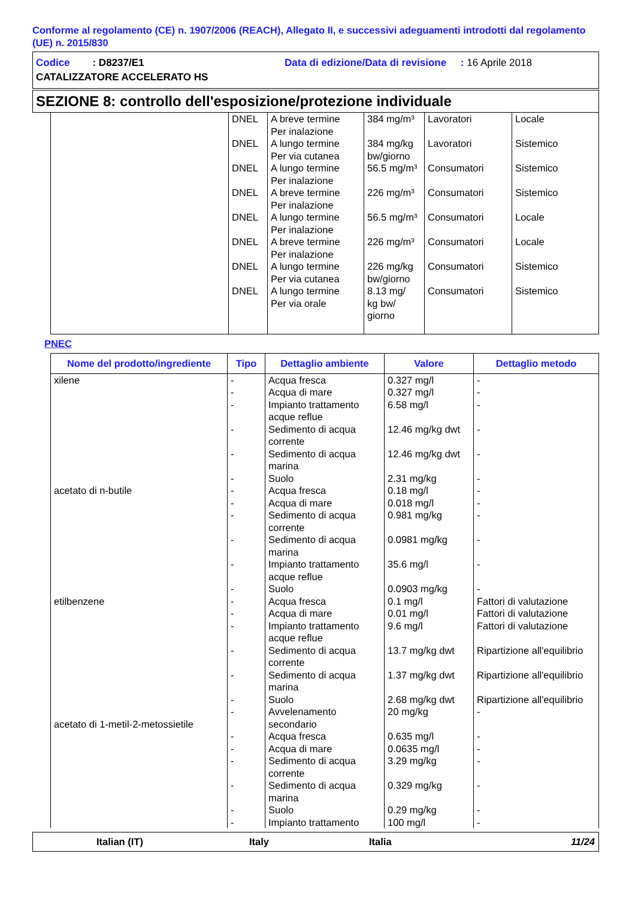Conforme al regolamento (CE) n. 1907/2006 (REACH), Allegato II, e successivi adeguamenti introdotti dal regolamento (UE) n. 2015/830
Codice : D8237/E1 Data di edizione/Data di revisione : 16 Aprile 2018
CATALIZZATORE ACCELERATO HS
SEZIONE 8: controllo dell'esposizione/protezione individuale
| | DNEL DNEL DNEL DNEL DNEL DNEL DNEL DNEL | A breve termine Per inalazione A lungo termine Per via cutanea A lungo termine Per inalazione A breve termine Per inalazione A lungo termine Per inalazione A breve termine Per inalazione A lungo termine Per via cutanea A lungo termine Per via orale | 384 mg/m³ 384 mg/kg bw/giorno 56.5 mg/m³ 226 mg/m³ 56.5 mg/m³ 226 mg/m³ 226 mg/kg bw/giorno 8.13 mg/ kg bw/ giorno | Lavoratori Lavoratori Consumatori Consumatori Consumatori Consumatori Consumatori Consumatori | Locale Sistemico Sistemico Sistemico Locale Locale Sistemico Sistemico |
PNEC
| Nome del prodotto/ingrediente | Tipo | Dettaglio ambiente | Valore | Dettaglio metodo |
| --- | --- | --- | --- | --- |
| xilene acetato di n-butile etilbenzene acetato di 1-metil-2-metossietile | - - - - - - - - - - - - - - - - - - - - - - - - - | Acqua fresca Acqua di mare Impianto trattamento acque reflue Sedimento di acqua corrente Sedimento di acqua marina Suolo Acqua fresca Acqua di mare Sedimento di acqua corrente Sedimento di acqua marina Impianto trattamento acque reflue Suolo Acqua fresca Acqua di mare Impianto trattamento acque reflue Sedimento di acqua corrente Sedimento di acqua marina Suolo Avvelenamento secondario Acqua fresca Acqua di mare Sedimento di acqua corrente Sedimento di acqua marina Suolo Impianto trattamento | 0.327 mg/l 0.327 mg/l 6.58 mg/l 12.46 mg/kg dwt 12.46 mg/kg dwt 2.31 mg/kg 0.18 mg/l 0.018 mg/l 0.981 mg/kg 0.0981 mg/kg 35.6 mg/l 0.0903 mg/kg 0.1 mg/l 0.01 mg/l 9.6 mg/l 13.7 mg/kg dwt 1.37 mg/kg dwt 2.68 mg/kg dwt 20 mg/kg 0.635 mg/l 0.0635 mg/l 3.29 mg/kg 0.329 mg/kg 0.29 mg/kg 100 mg/l | - - - - - - - - - - - - Fattori di valutazione Fattori di valutazione Fattori di valutazione Ripartizione all'equilibrio Ripartizione all'equilibrio Ripartizione all'equilibrio - - - - - - - |
Italian (IT) Italy Italia 11/24